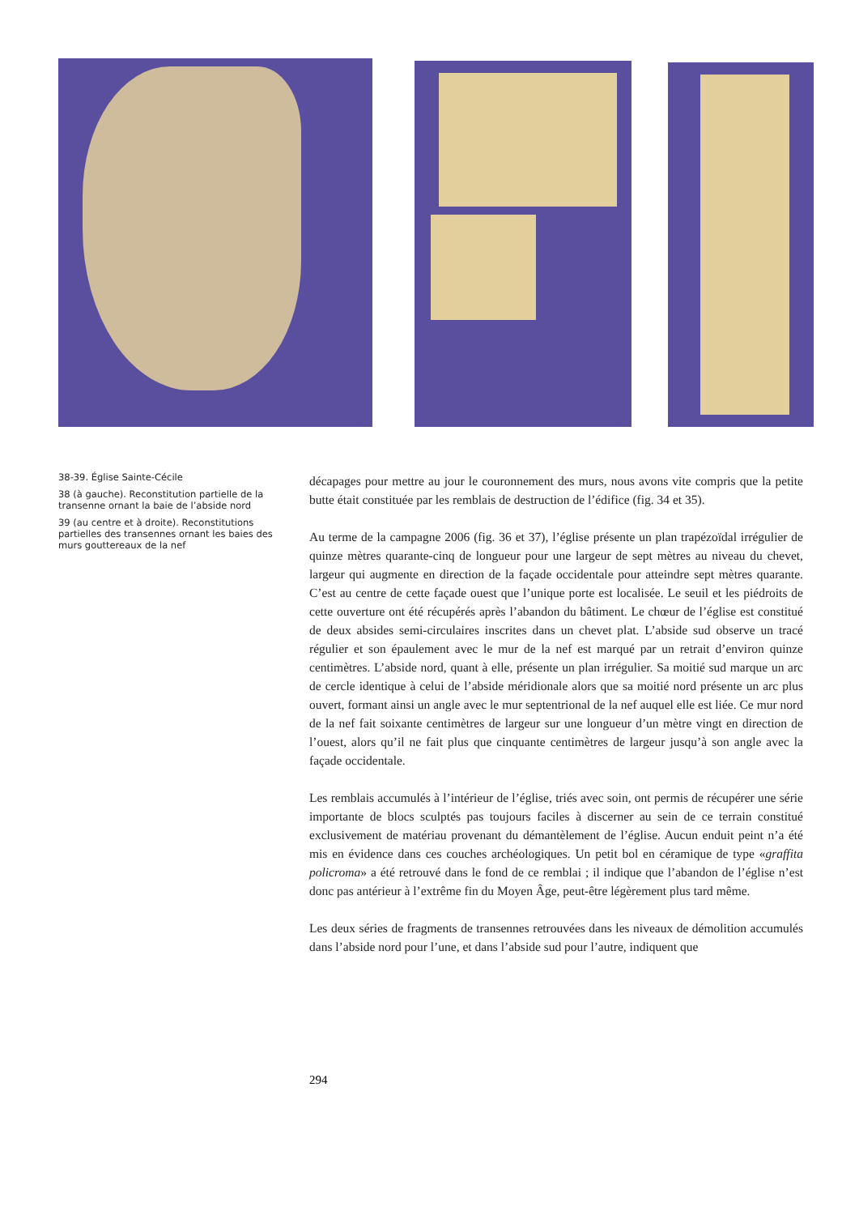38-39. Église Sainte-Cécile
38 (à gauche). Reconstitution partielle de la transenne ornant la baie de l’abside nord
39 (au centre et à droite). Reconstitutions partielles des transennes ornant les baies des murs gouttereaux de la nef
décapages pour mettre au jour le couronnement des murs, nous avons vite compris que la petite butte était constituée par les remblais de destruction de l’édifice (fig. 34 et 35).
Au terme de la campagne 2006 (fig. 36 et 37), l’église présente un plan trapézoïdal irrégulier de quinze mètres quarante-cinq de longueur pour une largeur de sept mètres au niveau du chevet, largeur qui augmente en direction de la façade occidentale pour atteindre sept mètres quarante. C’est au centre de cette façade ouest que l’unique porte est localisée. Le seuil et les piédroits de cette ouverture ont été récupérés après l’abandon du bâtiment. Le chœur de l’église est constitué de deux absides semi-circulaires inscrites dans un chevet plat. L’abside sud observe un tracé régulier et son épaulement avec le mur de la nef est marqué par un retrait d’environ quinze centimètres. L’abside nord, quant à elle, présente un plan irrégulier. Sa moitié sud marque un arc de cercle identique à celui de l’abside méridionale alors que sa moitié nord présente un arc plus ouvert, formant ainsi un angle avec le mur septentrional de la nef auquel elle est liée. Ce mur nord de la nef fait soixante centimètres de largeur sur une longueur d’un mètre vingt en direction de l’ouest, alors qu’il ne fait plus que cinquante centimètres de largeur jusqu’à son angle avec la façade occidentale.
Les remblais accumulés à l’intérieur de l’église, triés avec soin, ont permis de récupérer une série importante de blocs sculptés pas toujours faciles à discerner au sein de ce terrain constitué exclusivement de matériau provenant du démantèlement de l’église. Aucun enduit peint n’a été mis en évidence dans ces couches archéologiques. Un petit bol en céramique de type «graffita policroma» a été retrouvé dans le fond de ce remblai ; il indique que l’abandon de l’église n’est donc pas antérieur à l’extrême fin du Moyen Âge, peut-être légèrement plus tard même.
Les deux séries de fragments de transennes retrouvées dans les niveaux de démolition accumulés dans l’abside nord pour l’une, et dans l’abside sud pour l’autre, indiquent que
294